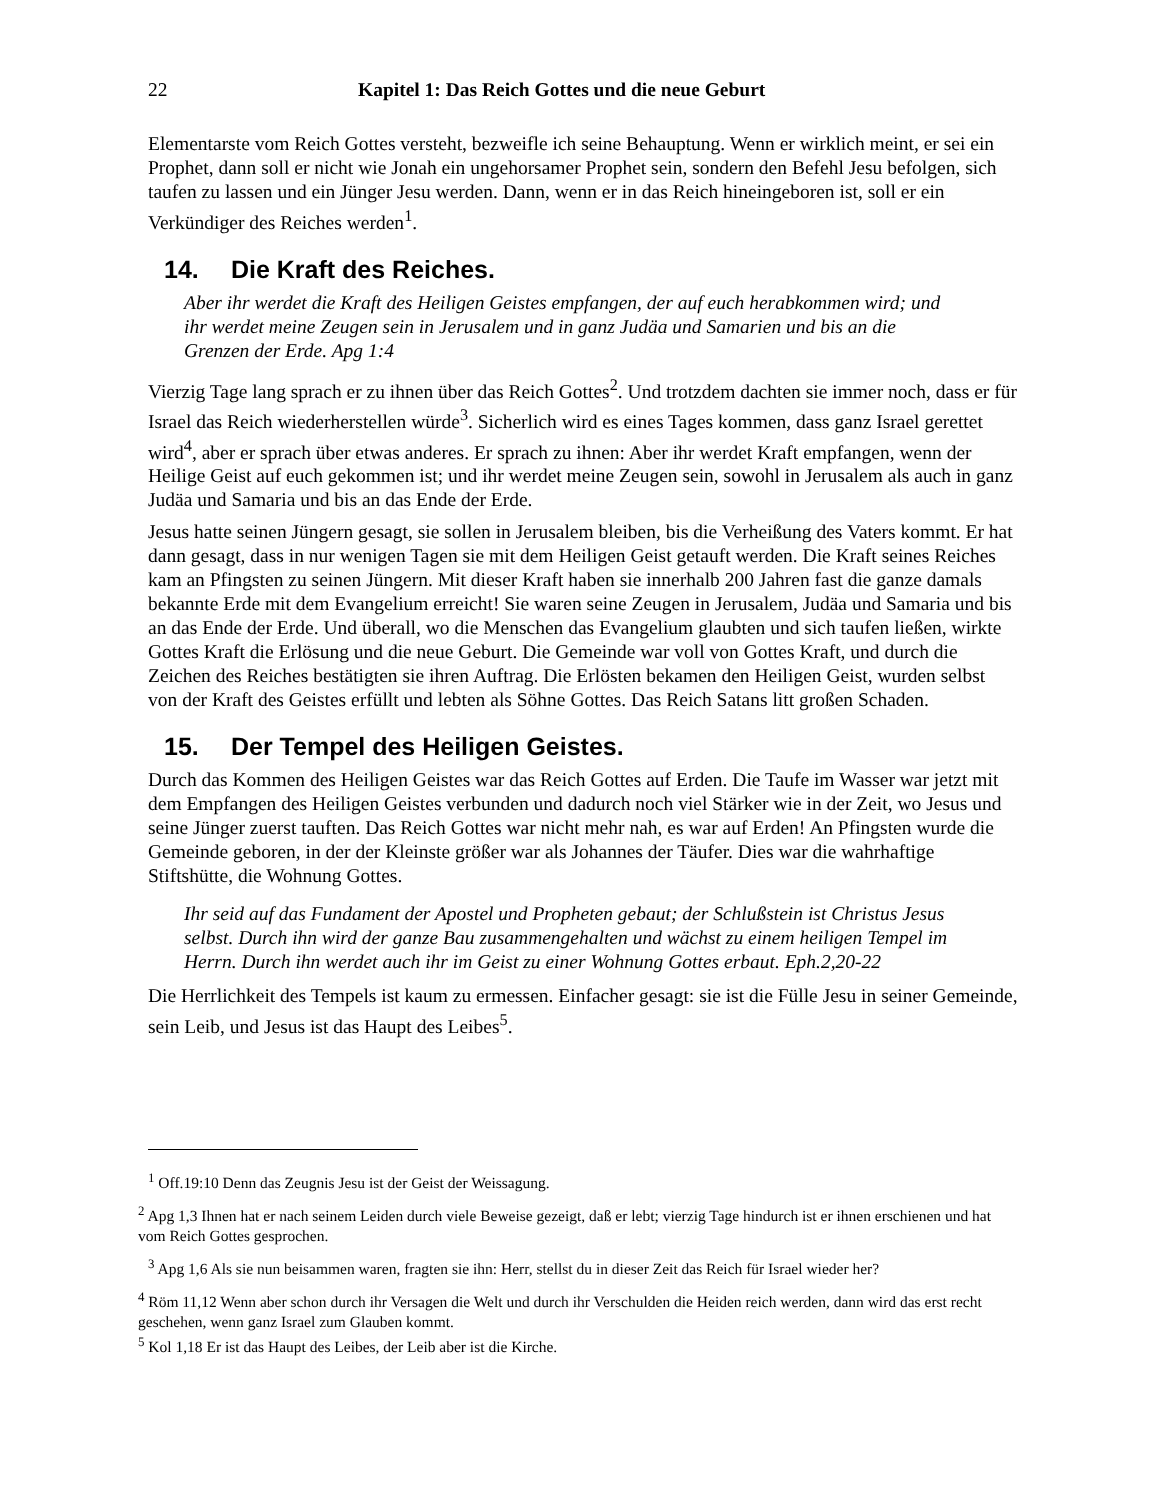22 Kapitel 1: Das Reich Gottes und die neue Geburt
Elementarste vom Reich Gottes versteht, bezweifle ich seine Behauptung. Wenn er wirklich meint, er sei ein Prophet, dann soll er nicht wie Jonah ein ungehorsamer Prophet sein, sondern den Befehl Jesu befolgen, sich taufen zu lassen und ein Jünger Jesu werden. Dann, wenn er in das Reich hineingeboren ist, soll er ein Verkündiger des Reiches werden<sup>1</sup>.
14. Die Kraft des Reiches.
Aber ihr werdet die Kraft des Heiligen Geistes empfangen, der auf euch herabkommen wird; und ihr werdet meine Zeugen sein in Jerusalem und in ganz Judäa und Samarien und bis an die Grenzen der Erde. Apg 1:4
Vierzig Tage lang sprach er zu ihnen über das Reich Gottes<sup>2</sup>. Und trotzdem dachten sie immer noch, dass er für Israel das Reich wiederherstellen würde<sup>3</sup>. Sicherlich wird es eines Tages kommen, dass ganz Israel gerettet wird<sup>4</sup>, aber er sprach über etwas anderes. Er sprach zu ihnen: Aber ihr werdet Kraft empfangen, wenn der Heilige Geist auf euch gekommen ist; und ihr werdet meine Zeugen sein, sowohl in Jerusalem als auch in ganz Judäa und Samaria und bis an das Ende der Erde.
Jesus hatte seinen Jüngern gesagt, sie sollen in Jerusalem bleiben, bis die Verheißung des Vaters kommt. Er hat dann gesagt, dass in nur wenigen Tagen sie mit dem Heiligen Geist getauft werden. Die Kraft seines Reiches kam an Pfingsten zu seinen Jüngern. Mit dieser Kraft haben sie innerhalb 200 Jahren fast die ganze damals bekannte Erde mit dem Evangelium erreicht! Sie waren seine Zeugen in Jerusalem, Judäa und Samaria und bis an das Ende der Erde. Und überall, wo die Menschen das Evangelium glaubten und sich taufen ließen, wirkte Gottes Kraft die Erlösung und die neue Geburt. Die Gemeinde war voll von Gottes Kraft, und durch die Zeichen des Reiches bestätigten sie ihren Auftrag. Die Erlösten bekamen den Heiligen Geist, wurden selbst von der Kraft des Geistes erfüllt und lebten als Söhne Gottes. Das Reich Satans litt großen Schaden.
15. Der Tempel des Heiligen Geistes.
Durch das Kommen des Heiligen Geistes war das Reich Gottes auf Erden. Die Taufe im Wasser war jetzt mit dem Empfangen des Heiligen Geistes verbunden und dadurch noch viel Stärker wie in der Zeit, wo Jesus und seine Jünger zuerst tauften. Das Reich Gottes war nicht mehr nah, es war auf Erden! An Pfingsten wurde die Gemeinde geboren, in der der Kleinste größer war als Johannes der Täufer. Dies war die wahrhaftige Stiftshütte, die Wohnung Gottes.
Ihr seid auf das Fundament der Apostel und Propheten gebaut; der Schlußstein ist Christus Jesus selbst. Durch ihn wird der ganze Bau zusammengehalten und wächst zu einem heiligen Tempel im Herrn. Durch ihn werdet auch ihr im Geist zu einer Wohnung Gottes erbaut. Eph.2,20-22
Die Herrlichkeit des Tempels ist kaum zu ermessen. Einfacher gesagt: sie ist die Fülle Jesu in seiner Gemeinde, sein Leib, und Jesus ist das Haupt des Leibes<sup>5</sup>.
<sup>1</sup> Off.19:10 Denn das Zeugnis Jesu ist der Geist der Weissagung.
<sup>2</sup> Apg 1,3 Ihnen hat er nach seinem Leiden durch viele Beweise gezeigt, daß er lebt; vierzig Tage hindurch ist er ihnen erschienen und hat vom Reich Gottes gesprochen.
<sup>3</sup> Apg 1,6 Als sie nun beisammen waren, fragten sie ihn: Herr, stellst du in dieser Zeit das Reich für Israel wieder her?
<sup>4</sup> Röm 11,12 Wenn aber schon durch ihr Versagen die Welt und durch ihr Verschulden die Heiden reich werden, dann wird das erst recht geschehen, wenn ganz Israel zum Glauben kommt.
<sup>5</sup> Kol 1,18 Er ist das Haupt des Leibes, der Leib aber ist die Kirche.